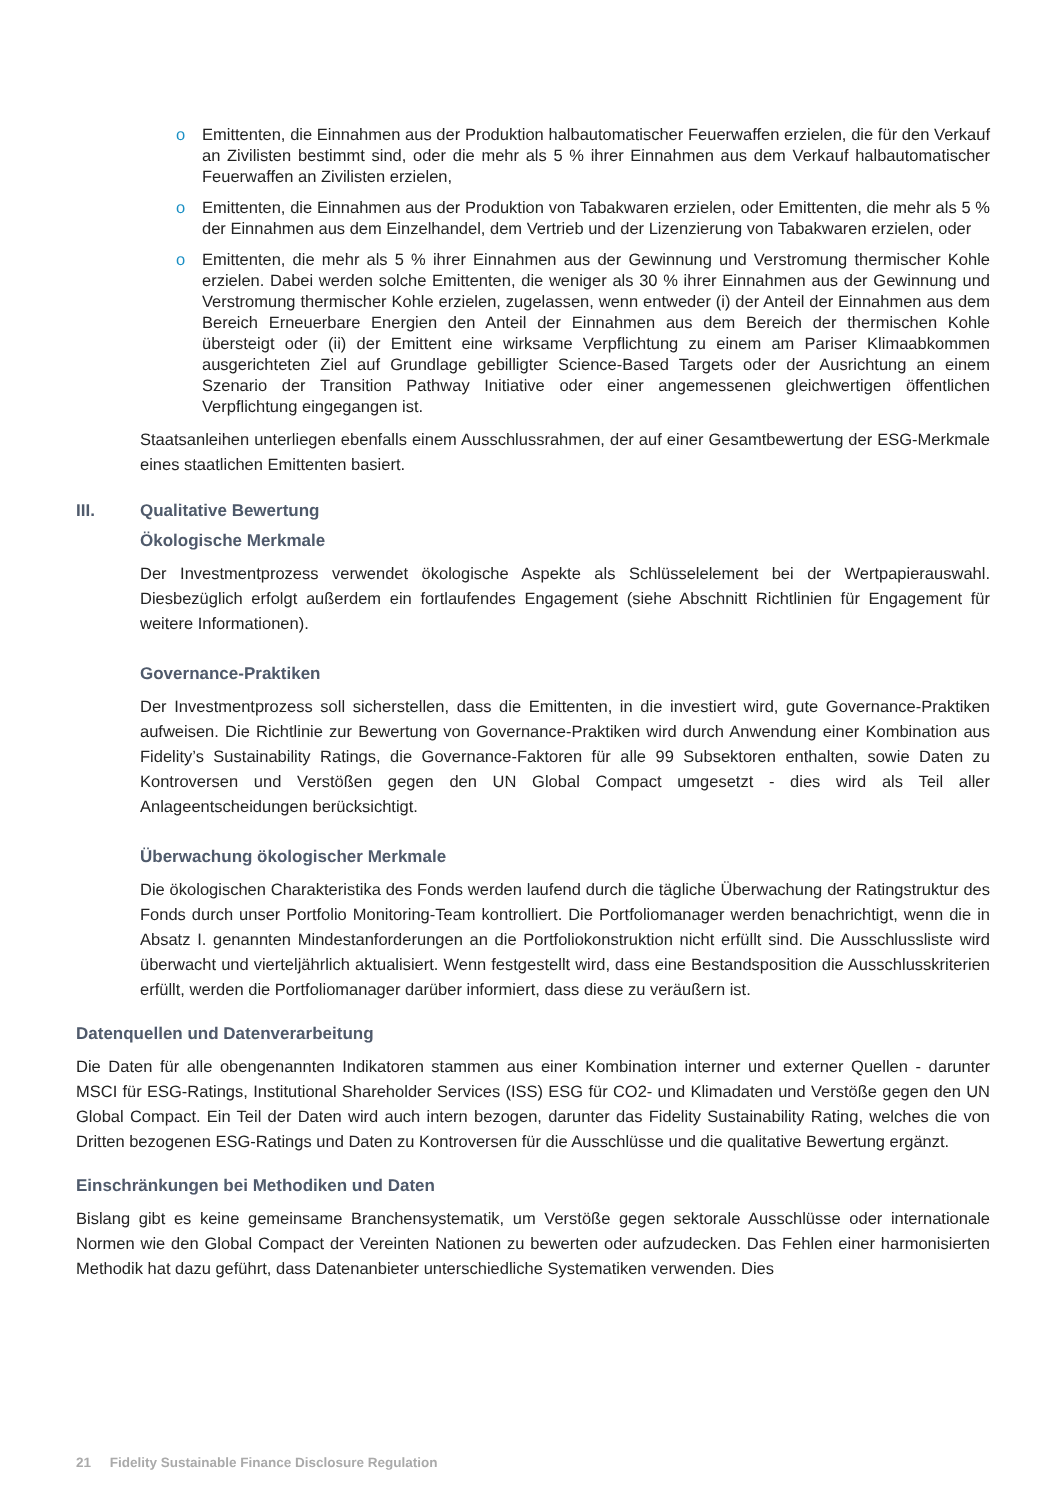o Emittenten, die Einnahmen aus der Produktion halbautomatischer Feuerwaffen erzielen, die für den Verkauf an Zivilisten bestimmt sind, oder die mehr als 5 % ihrer Einnahmen aus dem Verkauf halbautomatischer Feuerwaffen an Zivilisten erzielen,
o Emittenten, die Einnahmen aus der Produktion von Tabakwaren erzielen, oder Emittenten, die mehr als 5 % der Einnahmen aus dem Einzelhandel, dem Vertrieb und der Lizenzierung von Tabakwaren erzielen, oder
o Emittenten, die mehr als 5 % ihrer Einnahmen aus der Gewinnung und Verstromung thermischer Kohle erzielen. Dabei werden solche Emittenten, die weniger als 30 % ihrer Einnahmen aus der Gewinnung und Verstromung thermischer Kohle erzielen, zugelassen, wenn entweder (i) der Anteil der Einnahmen aus dem Bereich Erneuerbare Energien den Anteil der Einnahmen aus dem Bereich der thermischen Kohle übersteigt oder (ii) der Emittent eine wirksame Verpflichtung zu einem am Pariser Klimaabkommen ausgerichteten Ziel auf Grundlage gebilligter Science-Based Targets oder der Ausrichtung an einem Szenario der Transition Pathway Initiative oder einer angemessenen gleichwertigen öffentlichen Verpflichtung eingegangen ist.
Staatsanleihen unterliegen ebenfalls einem Ausschlussrahmen, der auf einer Gesamtbewertung der ESG-Merkmale eines staatlichen Emittenten basiert.
III. Qualitative Bewertung
Ökologische Merkmale
Der Investmentprozess verwendet ökologische Aspekte als Schlüsselelement bei der Wertpapierauswahl. Diesbezüglich erfolgt außerdem ein fortlaufendes Engagement (siehe Abschnitt Richtlinien für Engagement für weitere Informationen).
Governance-Praktiken
Der Investmentprozess soll sicherstellen, dass die Emittenten, in die investiert wird, gute Governance-Praktiken aufweisen. Die Richtlinie zur Bewertung von Governance-Praktiken wird durch Anwendung einer Kombination aus Fidelity’s Sustainability Ratings, die Governance-Faktoren für alle 99 Subsektoren enthalten, sowie Daten zu Kontroversen und Verstößen gegen den UN Global Compact umgesetzt - dies wird als Teil aller Anlageentscheidungen berücksichtigt.
Überwachung ökologischer Merkmale
Die ökologischen Charakteristika des Fonds werden laufend durch die tägliche Überwachung der Ratingstruktur des Fonds durch unser Portfolio Monitoring-Team kontrolliert. Die Portfoliomanager werden benachrichtigt, wenn die in Absatz I. genannten Mindestanforderungen an die Portfoliokonstruktion nicht erfüllt sind. Die Ausschlussliste wird überwacht und vierteljährlich aktualisiert. Wenn festgestellt wird, dass eine Bestandsposition die Ausschlusskriterien erfüllt, werden die Portfoliomanager darüber informiert, dass diese zu veräußern ist.
Datenquellen und Datenverarbeitung
Die Daten für alle obengenannten Indikatoren stammen aus einer Kombination interner und externer Quellen - darunter MSCI für ESG-Ratings, Institutional Shareholder Services (ISS) ESG für CO2- und Klimadaten und Verstöße gegen den UN Global Compact. Ein Teil der Daten wird auch intern bezogen, darunter das Fidelity Sustainability Rating, welches die von Dritten bezogenen ESG-Ratings und Daten zu Kontroversen für die Ausschlüsse und die qualitative Bewertung ergänzt.
Einschränkungen bei Methodiken und Daten
Bislang gibt es keine gemeinsame Branchensystematik, um Verstöße gegen sektorale Ausschlüsse oder internationale Normen wie den Global Compact der Vereinten Nationen zu bewerten oder aufzudecken. Das Fehlen einer harmonisierten Methodik hat dazu geführt, dass Datenanbieter unterschiedliche Systematiken verwenden. Dies
21 Fidelity Sustainable Finance Disclosure Regulation